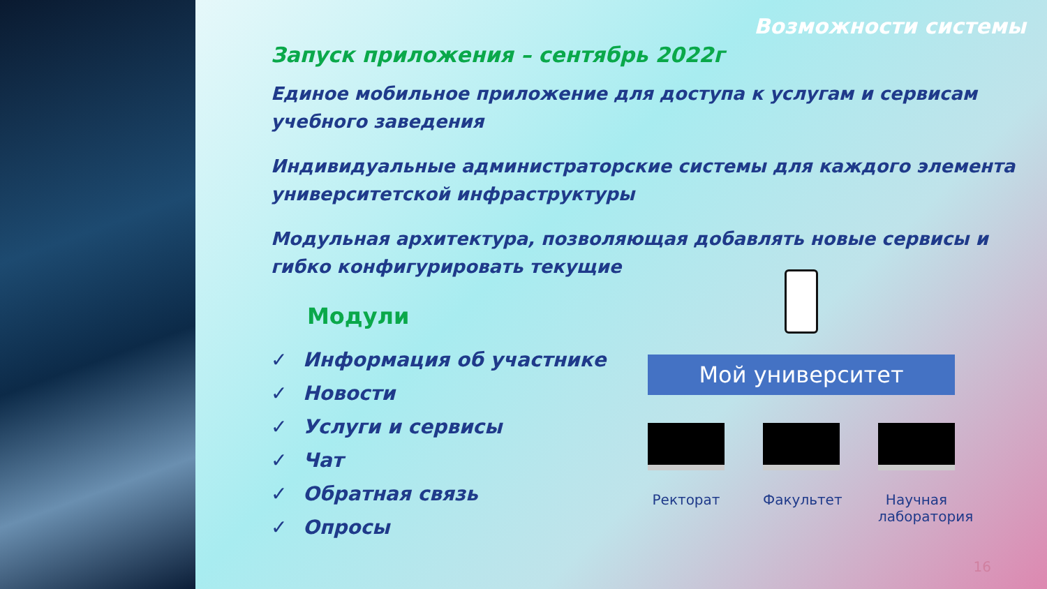Возможности системы
Запуск приложения – сентябрь 2022г
Единое мобильное приложение для доступа к услугам и сервисам учебного заведения
Индивидуальные администраторские системы для каждого элемента университетской инфраструктуры
Модульная архитектура, позволяющая добавлять новые сервисы и гибко конфигурировать текущие
Модули
✓ Информация об участнике
✓ Новости
✓ Услуги и сервисы
✓ Чат
✓ Обратная связь
✓ Опросы
Мой университет
Ректорат Факультет Научная лаборатория
16